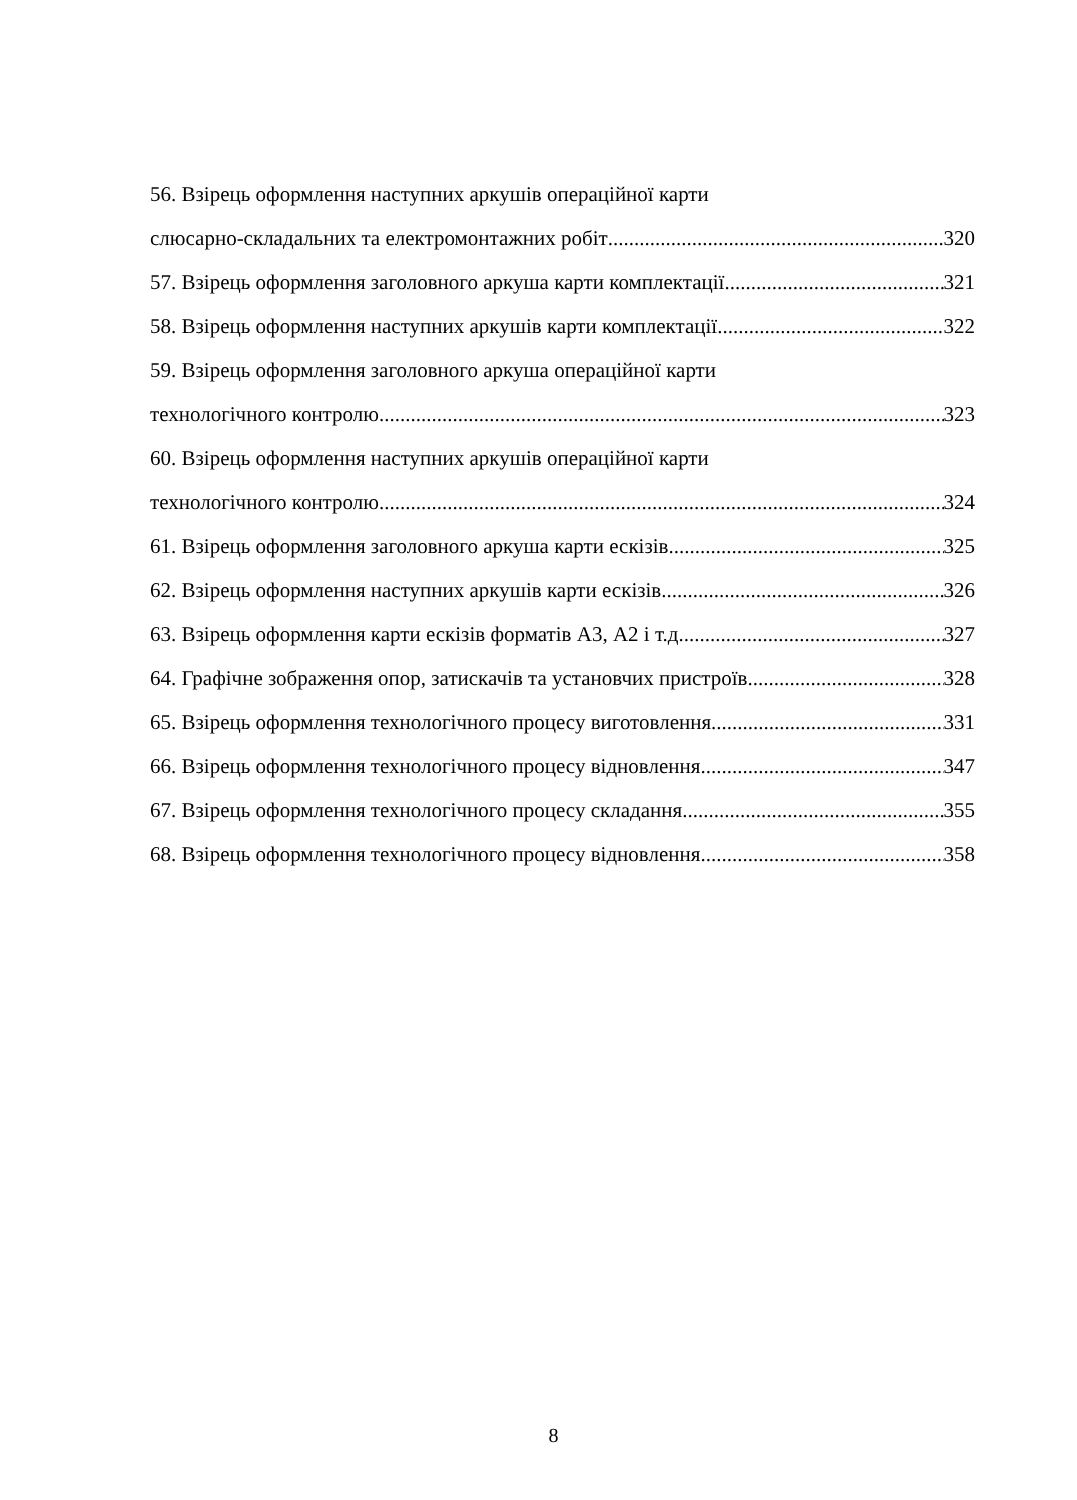56. Взірець оформлення наступних аркушів операційної карти
слюсарно-складальних та електромонтажних робіт 320
57. Взірець оформлення заголовного аркуша карти комплектації 321
58. Взірець оформлення наступних аркушів карти комплектації 322
59. Взірець оформлення заголовного аркуша операційної карти
технологічного контролю 323
60. Взірець оформлення наступних аркушів операційної карти
технологічного контролю 324
61. Взірець оформлення заголовного аркуша карти ескізів 325
62. Взірець оформлення наступних аркушів карти ескізів 326
63. Взірець оформлення карти ескізів форматів А3, А2 і т.д. 327
64. Графічне зображення опор, затискачів та установчих пристроїв 328
65. Взірець оформлення технологічного процесу виготовлення 331
66. Взірець оформлення технологічного процесу відновлення 347
67. Взірець оформлення технологічного процесу складання 355
68. Взірець оформлення технологічного процесу відновлення 358
8